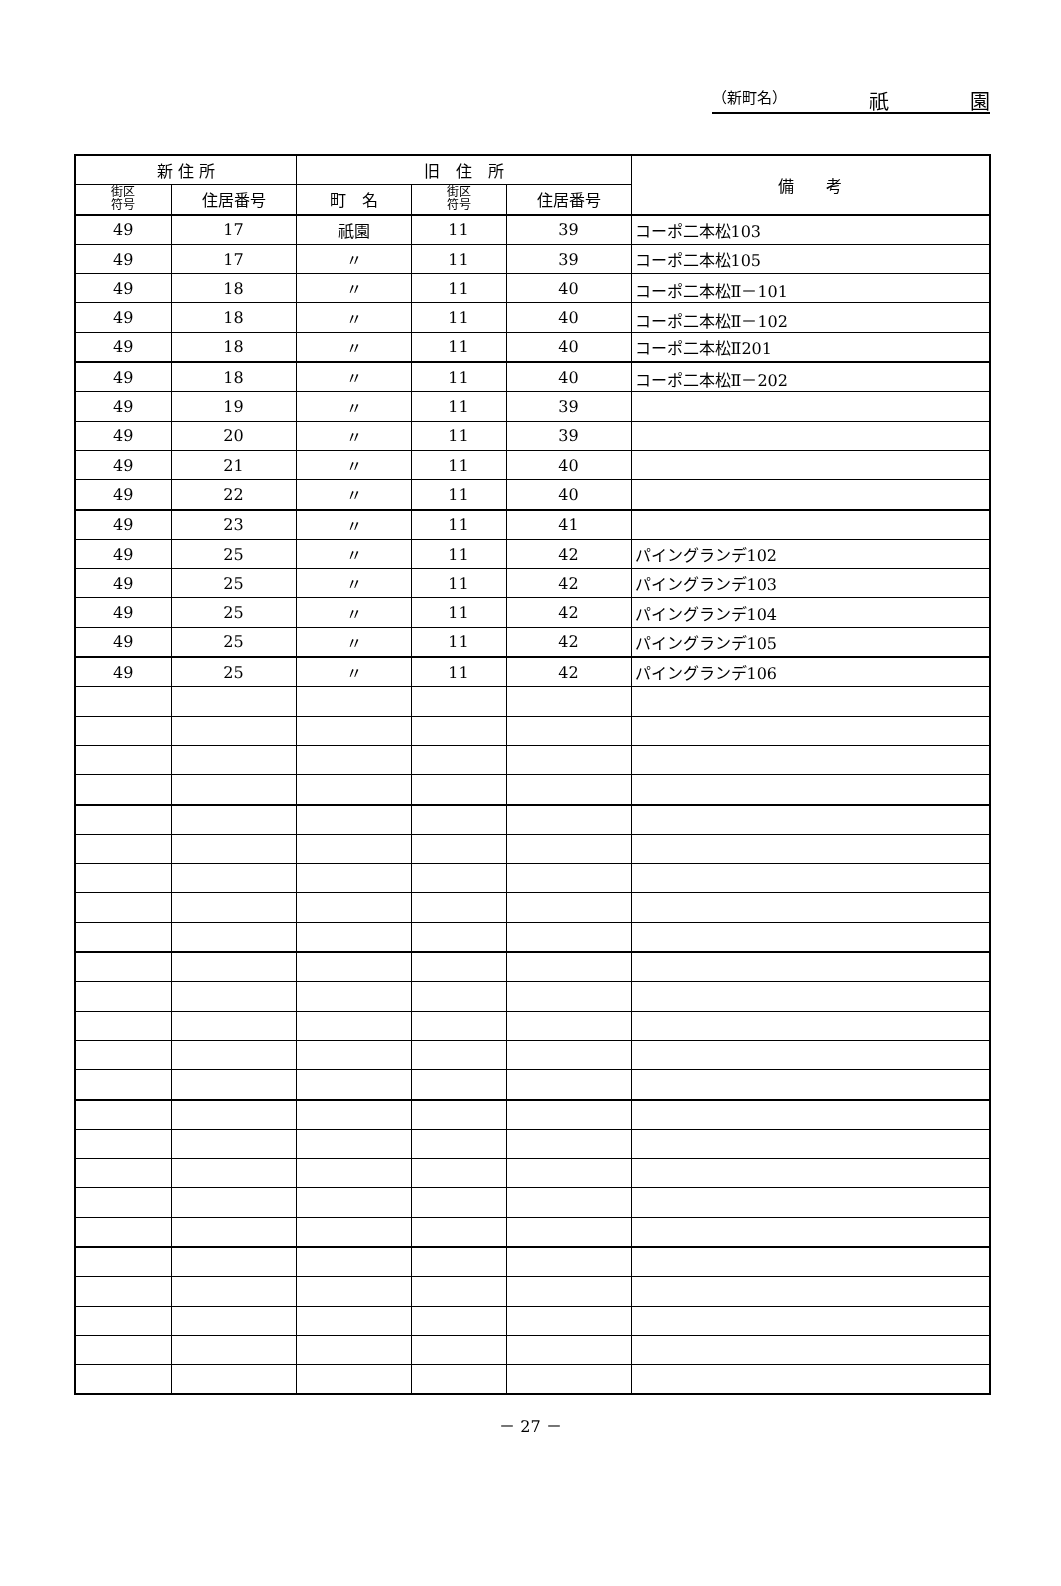（新町名） 祇 園
| 新 住 所 | | 旧 住 所 | | | 備 考 |
| --- | --- | --- | --- | --- | --- |
| 街区 符号 | 住居番号 | 町 名 | 街区 符号 | 住居番号 | |
| 49 | 17 | 祇園 | 11 | 39 | コーポ二本松103 |
| 49 | 17 | 〃 | 11 | 39 | コーポ二本松105 |
| 49 | 18 | 〃 | 11 | 40 | コーポ二本松Ⅱ－101 |
| 49 | 18 | 〃 | 11 | 40 | コーポ二本松Ⅱ－102 |
| 49 | 18 | 〃 | 11 | 40 | コーポ二本松Ⅱ201 |
| 49 | 18 | 〃 | 11 | 40 | コーポ二本松Ⅱ－202 |
| 49 | 19 | 〃 | 11 | 39 | |
| 49 | 20 | 〃 | 11 | 39 | |
| 49 | 21 | 〃 | 11 | 40 | |
| 49 | 22 | 〃 | 11 | 40 | |
| 49 | 23 | 〃 | 11 | 41 | |
| 49 | 25 | 〃 | 11 | 42 | パイングランデ102 |
| 49 | 25 | 〃 | 11 | 42 | パイングランデ103 |
| 49 | 25 | 〃 | 11 | 42 | パイングランデ104 |
| 49 | 25 | 〃 | 11 | 42 | パイングランデ105 |
| 49 | 25 | 〃 | 11 | 42 | パイングランデ106 |
－ 27 －